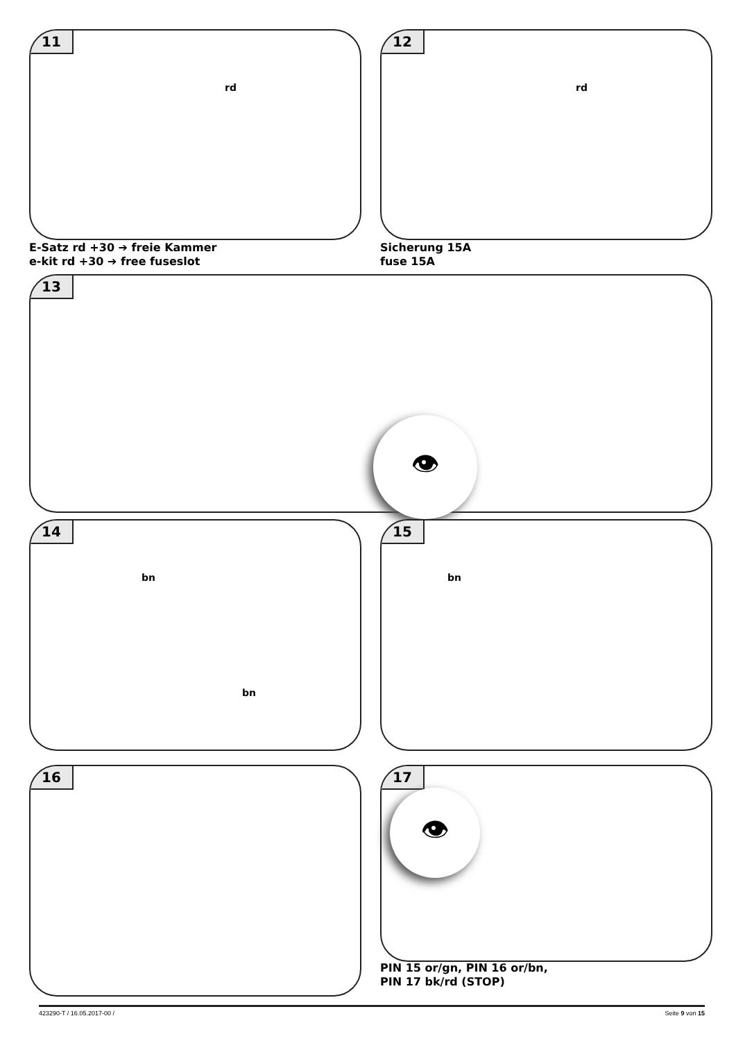11
rd
12
rd
E-Satz rd +30 ➔ freie Kammer
e-kit rd +30 ➔ free fuseslot
Sicherung 15A
fuse 15A
13
👁
14
bn
bn
15
bn
16 17
👁
PIN 15 or/gn, PIN 16 or/bn,
PIN 17 bk/rd (STOP)
423290-T / 16.05.2017-00 / Seite 9 von 15